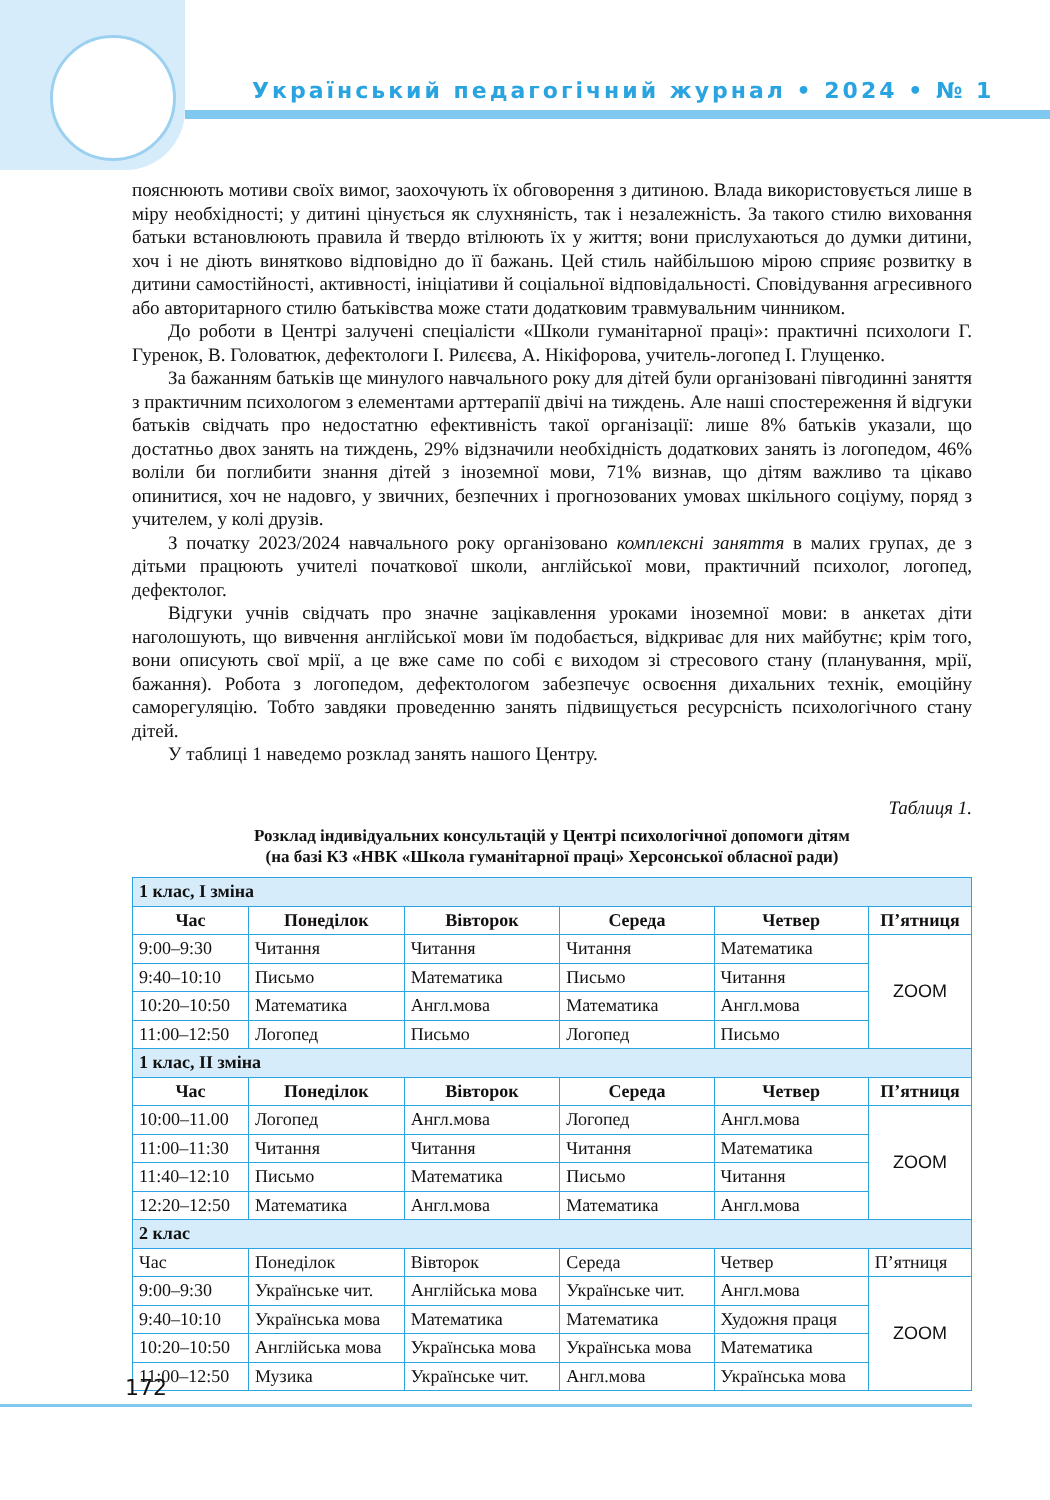Український педагогічний журнал • 2024 • № 1
пояснюють мотиви своїх вимог, заохочують їх обговорення з дитиною. Влада використовується лише в міру необхідності; у дитині цінується як слухняність, так і незалежність. За такого стилю виховання батьки встановлюють правила й твердо втілюють їх у життя; вони прислухаються до думки дитини, хоч і не діють винятково відповідно до її бажань. Цей стиль найбільшою мірою сприяє розвитку в дитини самостійності, активності, ініціативи й соціальної відповідальності. Сповідування агресивного або авторитарного стилю батьківства може стати додатковим травмувальним чинником.
До роботи в Центрі залучені спеціалісти «Школи гуманітарної праці»: практичні психологи Г. Гуренок, В. Головатюк, дефектологи І. Рилєєва, А. Нікіфорова, учитель-логопед І. Глущенко.
За бажанням батьків ще минулого навчального року для дітей були організовані півгодинні заняття з практичним психологом з елементами арттерапії двічі на тиждень. Але наші спостереження й відгуки батьків свідчать про недостатню ефективність такої організації: лише 8% батьків указали, що достатньо двох занять на тиждень, 29% відзначили необхідність додаткових занять із логопедом, 46% воліли би поглибити знання дітей з іноземної мови, 71% визнав, що дітям важливо та цікаво опинитися, хоч не надовго, у звичних, безпечних і прогнозованих умовах шкільного соціуму, поряд з учителем, у колі друзів.
З початку 2023/2024 навчального року організовано комплексні заняття в малих групах, де з дітьми працюють учителі початкової школи, англійської мови, практичний психолог, логопед, дефектолог.
Відгуки учнів свідчать про значне зацікавлення уроками іноземної мови: в анкетах діти наголошують, що вивчення англійської мови їм подобається, відкриває для них майбутнє; крім того, вони описують свої мрії, а це вже саме по собі є виходом зі стресового стану (планування, мрії, бажання). Робота з логопедом, дефектологом забезпечує освоєння дихальних технік, емоційну саморегуляцію. Тобто завдяки проведенню занять підвищується ресурсність психологічного стану дітей.
У таблиці 1 наведемо розклад занять нашого Центру.
Таблиця 1.
Розклад індивідуальних консультацій у Центрі психологічної допомоги дітям
(на базі КЗ «НВК «Школа гуманітарної праці» Херсонської обласної ради)
| 1 клас, І зміна | | | | | |
| Час | Понеділок | Вівторок | Середа | Четвер | П’ятниця |
| 9:00–9:30 | Читання | Читання | Читання | Математика | ZOOM |
| 9:40–10:10 | Письмо | Математика | Письмо | Читання | |
| 10:20–10:50 | Математика | Англ.мова | Математика | Англ.мова | |
| 11:00–12:50 | Логопед | Письмо | Логопед | Письмо | |
| 1 клас, ІІ зміна | | | | | |
| Час | Понеділок | Вівторок | Середа | Четвер | П’ятниця |
| 10:00–11.00 | Логопед | Англ.мова | Логопед | Англ.мова | ZOOM |
| 11:00–11:30 | Читання | Читання | Читання | Математика | |
| 11:40–12:10 | Письмо | Математика | Письмо | Читання | |
| 12:20–12:50 | Математика | Англ.мова | Математика | Англ.мова | |
| 2 клас | | | | | |
| Час | Понеділок | Вівторок | Середа | Четвер | П’ятниця |
| 9:00–9:30 | Українське чит. | Англійська мова | Українське чит. | Англ.мова | ZOOM |
| 9:40–10:10 | Українська мова | Математика | Математика | Художня праця | |
| 10:20–10:50 | Англійська мова | Українська мова | Українська мова | Математика | |
| 11:00–12:50 | Музика | Українське чит. | Англ.мова | Українська мова | |
172